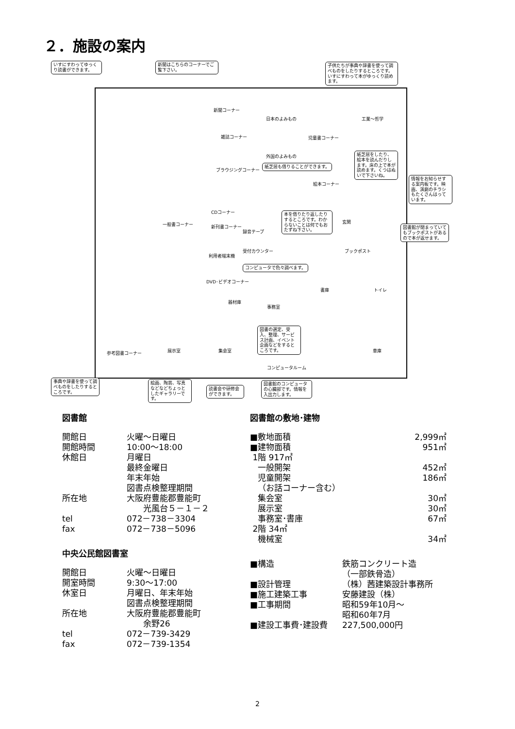２．施設の案内
いすにすわってゆっくり読書ができます。
新聞はこちらのコーナーでご覧下さい。
子供たちが事典や辞書を使って調べものをしたりするところです。いすにすわって本がゆっくり読めます。
新聞コーナー
日本のよみもの 工業～哲学
児童書コーナー
雑誌コーナー
ブラウジングコーナー
外国のよみもの
紙芝居も借りることができます。
絵本コーナー
紙芝居をしたり、絵本を読んだりします。床の上で本が読めます。くつはぬいで下さいね。
情報をお知らせする案内板です。映画、演劇のチラシもたくさんはっています。
CDコーナー
新刊書コーナー
録音テープ
本を借りたり返したりするところです。わからないことは何でもおたずね下さい。
玄関
図書館が閉まっていてもブックポストがあるので本が返せます。
ブックポスト
受付カウンター
利用者端末機
コンピュータで色々調べます。
一般書コーナー
DVD･ビデオコーナー
器材庫
事務室
書庫 トイレ
図書の選定、受入、整理、サービス計画、イベント企画などをするところです。
展示室 集会室 車庫
参考図書コーナー
コンピュータルーム
事典や辞書を使って調べものをしたりするところです。
絵画、陶芸、写真などなどちょっとしたギャラリーです。
読書会や研修会ができます。
図書館のコンピュータの心臓部です。情報を入出力します。
図書館
| 開館日 | 火曜～日曜日 |
| 開館時間 | 10:00～18:00 |
| 休館日 | 月曜日 最終金曜日 年末年始 図書点検整理期間 |
| 所在地 | 大阪府豊能郡豊能町 光風台５－１－２ |
| tel | 072－738－3304 |
| fax | 072－738－5096 |
中央公民館図書室
| 開館日 | 火曜～日曜日 |
| 開室時間 | 9:30～17:00 |
| 休室日 | 月曜日、年末年始 図書点検整理期間 |
| 所在地 | 大阪府豊能郡豊能町 余野26 |
| tel | 072－739-3429 |
| fax | 072－739-1354 |
図書館の敷地･建物
| ■敷地面積 | 2,999㎡ |
| ■建物面積 | 951㎡ |
| 1階 917㎡ | |
| 一般開架 | 452㎡ |
| 児童開架 | 186㎡ |
| （お話コーナー含む） | |
| 集会室 | 30㎡ |
| 展示室 | 30㎡ |
| 事務室･書庫 | 67㎡ |
| 2階 34㎡ | |
| 機械室 | 34㎡ |
| ■構造 | 鉄筋コンクリート造 （一部鉄骨造） |
| ■設計管理 | （株）茜建築設計事務所 |
| ■施工建築工事 | 安藤建設（株） |
| ■工事期間 | 昭和59年10月～ 昭和60年7月 |
| ■建設工事費･建設費 | 227,500,000円 |
2